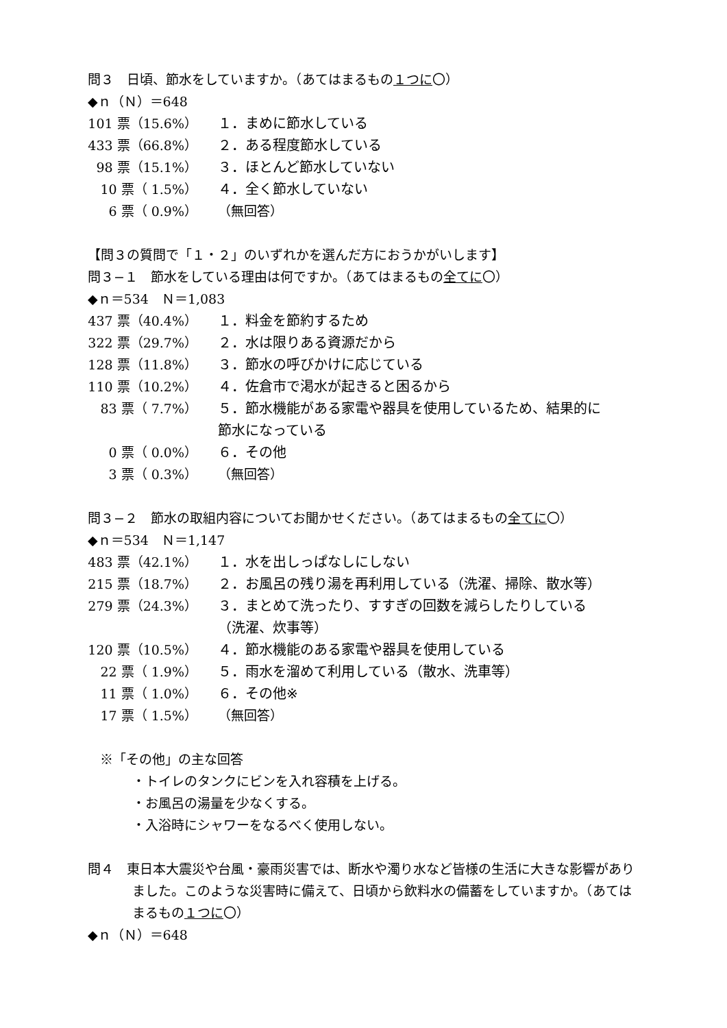問３　日頃、節水をしていますか。（あてはまるもの１つに〇）
◆ｎ（Ｎ）＝648
| 101 票（15.6%） | １．まめに節水している |
| 433 票（66.8%） | ２．ある程度節水している |
| 98 票（15.1%） | ３．ほとんど節水していない |
| 10 票（ 1.5%） | ４．全く節水していない |
| 6 票（ 0.9%） | （無回答） |
【問３の質問で「１・２」のいずれかを選んだ方におうかがいします】
問３−１　節水をしている理由は何ですか。（あてはまるもの全てに〇）
◆ｎ＝534　Ｎ＝1,083
| 437 票（40.4%） | １．料金を節約するため |
| 322 票（29.7%） | ２．水は限りある資源だから |
| 128 票（11.8%） | ３．節水の呼びかけに応じている |
| 110 票（10.2%） | ４．佐倉市で渇水が起きると困るから |
| 83 票（ 7.7%） | ５．節水機能がある家電や器具を使用しているため、結果的に節水になっている |
| 0 票（ 0.0%） | ６．その他 |
| 3 票（ 0.3%） | （無回答） |
問３−２　節水の取組内容についてお聞かせください。（あてはまるもの全てに〇）
◆ｎ＝534　Ｎ＝1,147
| 483 票（42.1%） | １．水を出しっぱなしにしない |
| 215 票（18.7%） | ２．お風呂の残り湯を再利用している（洗濯、掃除、散水等） |
| 279 票（24.3%） | ３．まとめて洗ったり、すすぎの回数を減らしたりしている（洗濯、炊事等） |
| 120 票（10.5%） | ４．節水機能のある家電や器具を使用している |
| 22 票（ 1.9%） | ５．雨水を溜めて利用している（散水、洗車等） |
| 11 票（ 1.0%） | ６．その他※ |
| 17 票（ 1.5%） | （無回答） |
※「その他」の主な回答
・トイレのタンクにビンを入れ容積を上げる。
・お風呂の湯量を少なくする。
・入浴時にシャワーをなるべく使用しない。
問４　東日本大震災や台風・豪雨災害では、断水や濁り水など皆様の生活に大きな影響がありました。このような災害時に備えて、日頃から飲料水の備蓄をしていますか。（あてはまるもの１つに〇）
◆ｎ（Ｎ）＝648